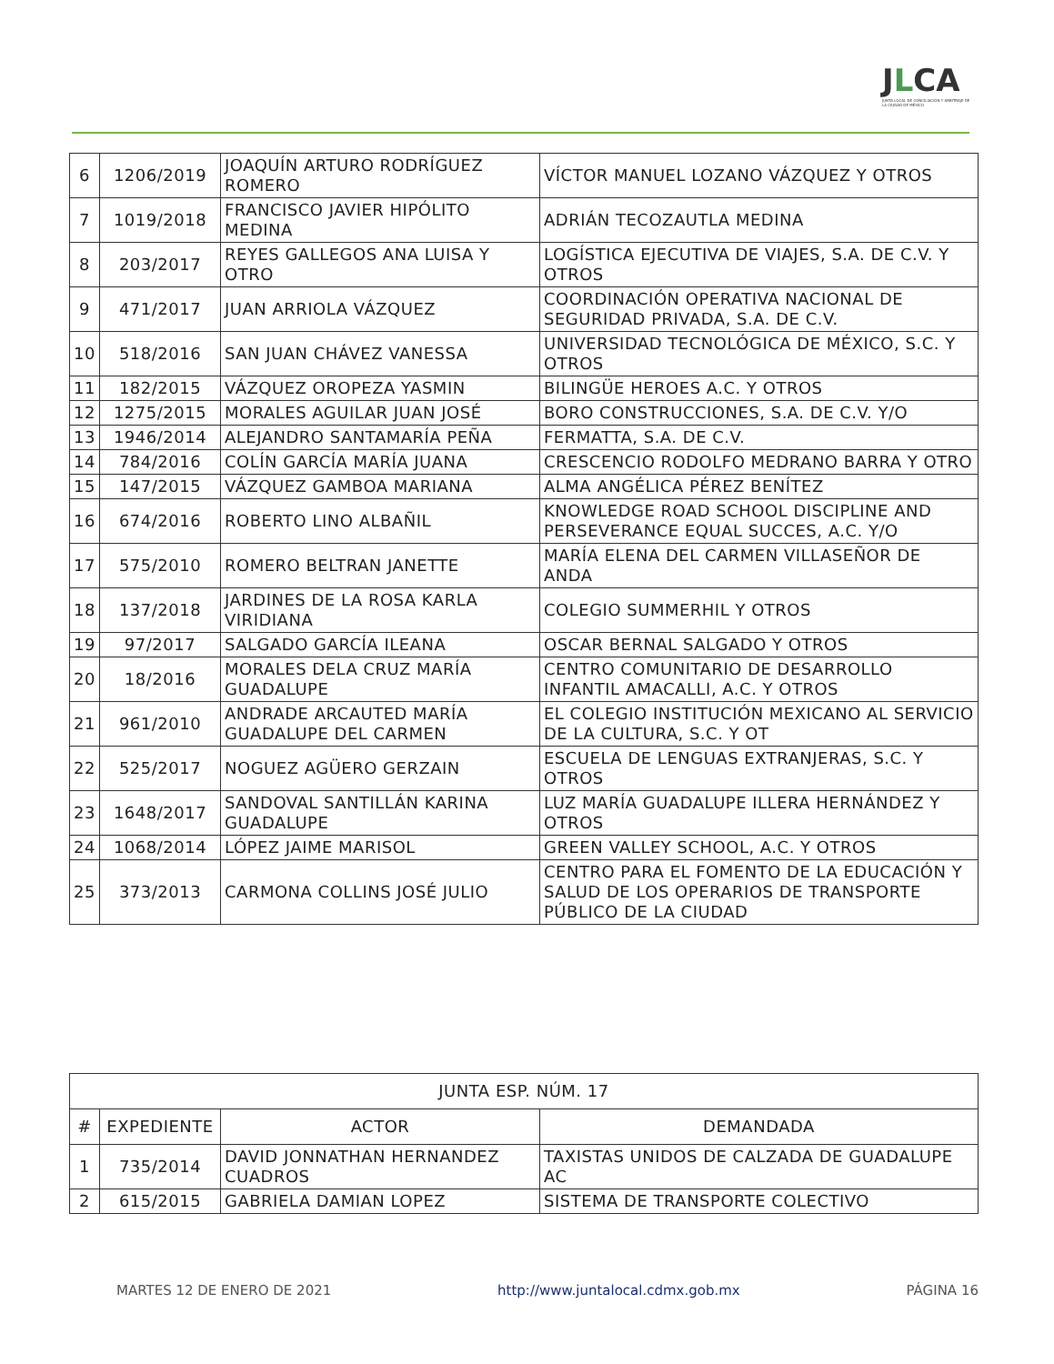JLCA
JUNTA LOCAL DE CONCILIACIÓN Y ARBITRAJE DE LA CIUDAD DE MÉXICO
| 6 | 1206/2019 | JOAQUÍN ARTURO RODRÍGUEZ ROMERO | VÍCTOR MANUEL LOZANO VÁZQUEZ Y OTROS |
| 7 | 1019/2018 | FRANCISCO JAVIER HIPÓLITO MEDINA | ADRIÁN TECOZAUTLA MEDINA |
| 8 | 203/2017 | REYES GALLEGOS ANA LUISA Y OTRO | LOGÍSTICA EJECUTIVA DE VIAJES, S.A. DE C.V. Y OTROS |
| 9 | 471/2017 | JUAN ARRIOLA VÁZQUEZ | COORDINACIÓN OPERATIVA NACIONAL DE SEGURIDAD PRIVADA, S.A. DE C.V. |
| 10 | 518/2016 | SAN JUAN CHÁVEZ VANESSA | UNIVERSIDAD TECNOLÓGICA DE MÉXICO, S.C. Y OTROS |
| 11 | 182/2015 | VÁZQUEZ OROPEZA YASMIN | BILINGÜE HEROES A.C. Y OTROS |
| 12 | 1275/2015 | MORALES AGUILAR JUAN JOSÉ | BORO CONSTRUCCIONES, S.A. DE C.V. Y/O |
| 13 | 1946/2014 | ALEJANDRO SANTAMARÍA PEÑA | FERMATTA, S.A. DE C.V. |
| 14 | 784/2016 | COLÍN GARCÍA MARÍA JUANA | CRESCENCIO RODOLFO MEDRANO BARRA Y OTRO |
| 15 | 147/2015 | VÁZQUEZ GAMBOA MARIANA | ALMA ANGÉLICA PÉREZ BENÍTEZ |
| 16 | 674/2016 | ROBERTO LINO ALBAÑIL | KNOWLEDGE ROAD SCHOOL DISCIPLINE AND PERSEVERANCE EQUAL SUCCES, A.C. Y/O |
| 17 | 575/2010 | ROMERO BELTRAN JANETTE | MARÍA ELENA DEL CARMEN VILLASEÑOR DE ANDA |
| 18 | 137/2018 | JARDINES DE LA ROSA KARLA VIRIDIANA | COLEGIO SUMMERHIL Y OTROS |
| 19 | 97/2017 | SALGADO GARCÍA ILEANA | OSCAR BERNAL SALGADO Y OTROS |
| 20 | 18/2016 | MORALES DELA CRUZ MARÍA GUADALUPE | CENTRO COMUNITARIO DE DESARROLLO INFANTIL AMACALLI, A.C. Y OTROS |
| 21 | 961/2010 | ANDRADE ARCAUTED MARÍA GUADALUPE DEL CARMEN | EL COLEGIO INSTITUCIÓN MEXICANO AL SERVICIO DE LA CULTURA, S.C. Y OT |
| 22 | 525/2017 | NOGUEZ AGÜERO GERZAIN | ESCUELA DE LENGUAS EXTRANJERAS, S.C. Y OTROS |
| 23 | 1648/2017 | SANDOVAL SANTILLÁN KARINA GUADALUPE | LUZ MARÍA GUADALUPE ILLERA HERNÁNDEZ Y OTROS |
| 24 | 1068/2014 | LÓPEZ JAIME MARISOL | GREEN VALLEY SCHOOL, A.C. Y OTROS |
| 25 | 373/2013 | CARMONA COLLINS JOSÉ JULIO | CENTRO PARA EL FOMENTO DE LA EDUCACIÓN Y SALUD DE LOS OPERARIOS DE TRANSPORTE PÚBLICO DE LA CIUDAD |
| JUNTA ESP. NÚM. 17 | | | |
| --- | --- | --- | --- |
| # | EXPEDIENTE | ACTOR | DEMANDADA |
| 1 | 735/2014 | DAVID JONNATHAN HERNANDEZ CUADROS | TAXISTAS UNIDOS DE CALZADA DE GUADALUPE AC |
| 2 | 615/2015 | GABRIELA DAMIAN LOPEZ | SISTEMA DE TRANSPORTE COLECTIVO |
MARTES 12 DE ENERO DE 2021 http://www.juntalocal.cdmx.gob.mx PÁGINA 16